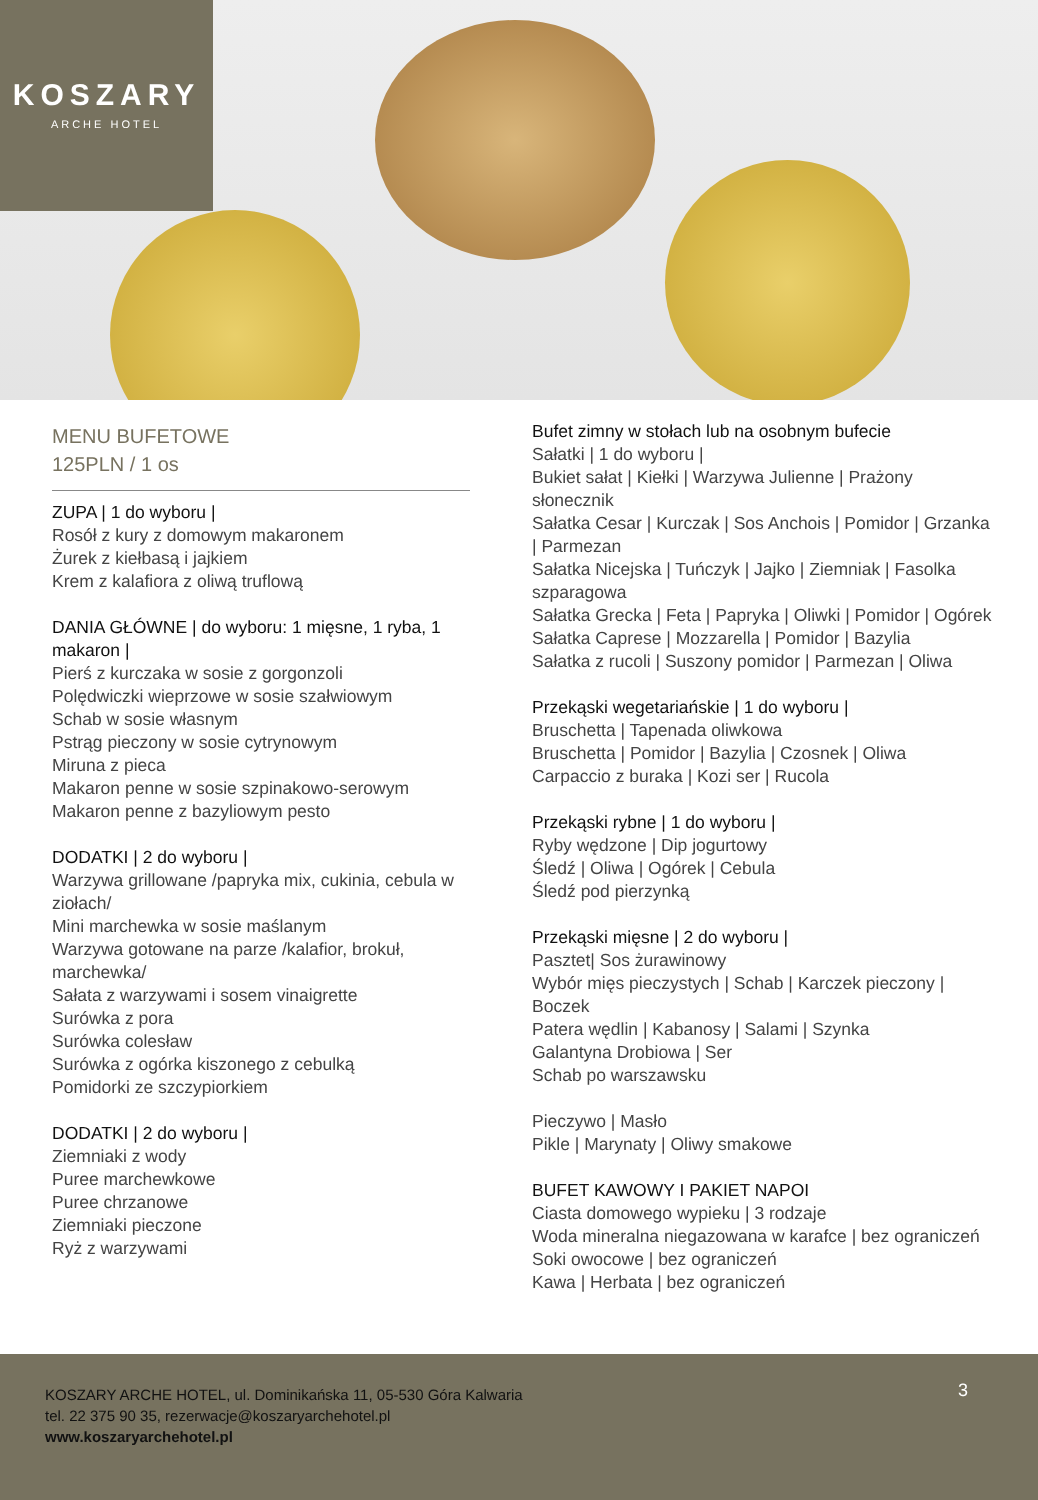KOSZARY
ARCHE HOTEL
MENU BUFETOWE
125PLN / 1 os
ZUPA | 1 do wyboru |
Rosół z kury z domowym makaronem
Żurek z kiełbasą i jajkiem
Krem z kalafiora z oliwą truflową
DANIA GŁÓWNE | do wyboru: 1 mięsne, 1 ryba, 1 makaron |
Pierś z kurczaka w sosie z gorgonzoli
Polędwiczki wieprzowe w sosie szałwiowym
Schab w sosie własnym
Pstrąg pieczony w sosie cytrynowym
Miruna z pieca
Makaron penne w sosie szpinakowo-serowym
Makaron penne z bazyliowym pesto
DODATKI | 2 do wyboru |
Warzywa grillowane /papryka mix, cukinia, cebula w ziołach/
Mini marchewka w sosie maślanym
Warzywa gotowane na parze /kalafior, brokuł, marchewka/
Sałata z warzywami i sosem vinaigrette
Surówka z pora
Surówka colesław
Surówka z ogórka kiszonego z cebulką
Pomidorki ze szczypiorkiem
DODATKI | 2 do wyboru |
Ziemniaki z wody
Puree marchewkowe
Puree chrzanowe
Ziemniaki pieczone
Ryż z warzywami
Bufet zimny w stołach lub na osobnym bufecie
Sałatki | 1 do wyboru |
Bukiet sałat | Kiełki | Warzywa Julienne | Prażony słonecznik
Sałatka Cesar | Kurczak | Sos Anchois | Pomidor | Grzanka | Parmezan
Sałatka Nicejska | Tuńczyk | Jajko | Ziemniak | Fasolka szparagowa
Sałatka Grecka | Feta | Papryka | Oliwki | Pomidor | Ogórek
Sałatka Caprese | Mozzarella | Pomidor | Bazylia
Sałatka z rucoli | Suszony pomidor | Parmezan | Oliwa
Przekąski wegetariańskie | 1 do wyboru |
Bruschetta | Tapenada oliwkowa
Bruschetta | Pomidor | Bazylia | Czosnek | Oliwa
Carpaccio z buraka | Kozi ser | Rucola
Przekąski rybne | 1 do wyboru |
Ryby wędzone | Dip jogurtowy
Śledź | Oliwa | Ogórek | Cebula
Śledź pod pierzynką
Przekąski mięsne | 2 do wyboru |
Pasztet| Sos żurawinowy
Wybór mięs pieczystych | Schab | Karczek pieczony | Boczek
Patera wędlin | Kabanosy | Salami | Szynka
Galantyna Drobiowa | Ser
Schab po warszawsku
Pieczywo | Masło
Pikle | Marynaty | Oliwy smakowe
BUFET KAWOWY I PAKIET NAPOI
Ciasta domowego wypieku | 3 rodzaje
Woda mineralna niegazowana w karafce | bez ograniczeń
Soki owocowe | bez ograniczeń
Kawa | Herbata | bez ograniczeń
3
KOSZARY ARCHE HOTEL, ul. Dominikańska 11, 05-530 Góra Kalwaria
tel. 22 375 90 35, rezerwacje@koszaryarchehotel.pl
www.koszaryarchehotel.pl